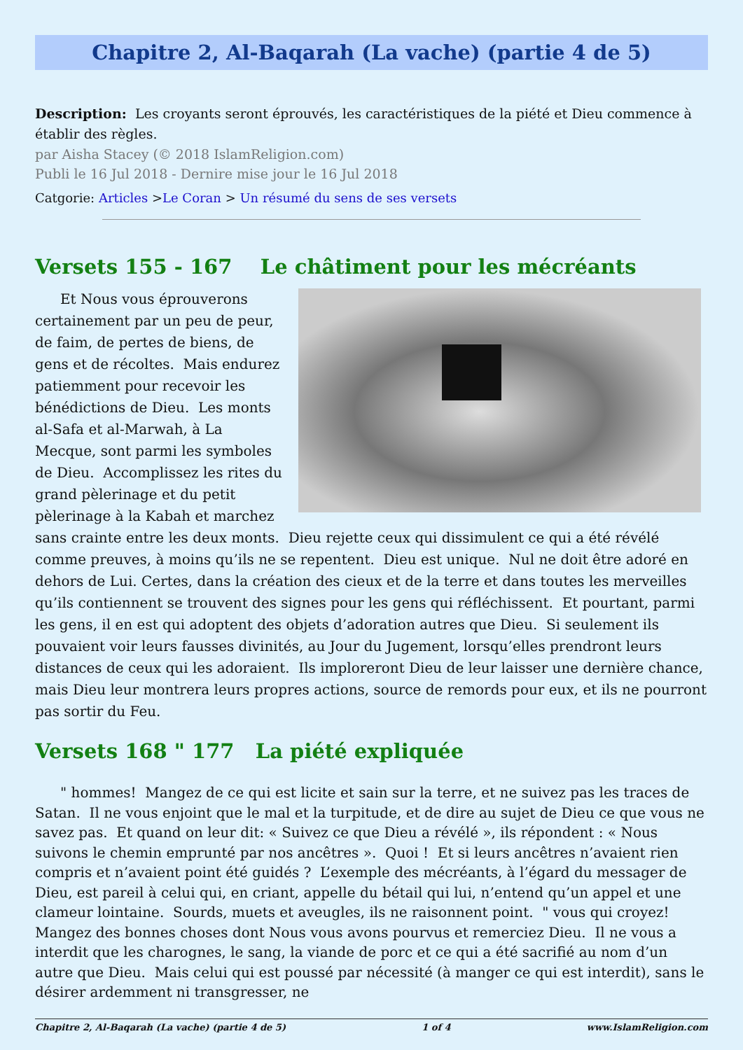Chapitre 2, Al-Baqarah (La vache) (partie 4 de 5)
Description: Les croyants seront éprouvés, les caractéristiques de la piété et Dieu commence à établir des règles.
par Aisha Stacey (© 2018 IslamReligion.com)
Publi le 16 Jul 2018 - Dernire mise jour le 16 Jul 2018
Catgorie: Articles >Le Coran > Un résumé du sens de ses versets
Versets 155 - 167 Le châtiment pour les mécréants
Et Nous vous éprouverons certainement par un peu de peur, de faim, de pertes de biens, de gens et de récoltes. Mais endurez patiemment pour recevoir les bénédictions de Dieu. Les monts al-Safa et al-Marwah, à La Mecque, sont parmi les symboles de Dieu. Accomplissez les rites du grand pèlerinage et du petit pèlerinage à la Kabah et marchez sans crainte entre les deux monts. Dieu rejette ceux qui dissimulent ce qui a été révélé comme preuves, à moins qu’ils ne se repentent. Dieu est unique. Nul ne doit être adoré en dehors de Lui. Certes, dans la création des cieux et de la terre et dans toutes les merveilles qu’ils contiennent se trouvent des signes pour les gens qui réfléchissent. Et pourtant, parmi les gens, il en est qui adoptent des objets d’adoration autres que Dieu. Si seulement ils pouvaient voir leurs fausses divinités, au Jour du Jugement, lorsqu’elles prendront leurs distances de ceux qui les adoraient. Ils imploreront Dieu de leur laisser une dernière chance, mais Dieu leur montrera leurs propres actions, source de remords pour eux, et ils ne pourront pas sortir du Feu.
Versets 168 " 177 La piété expliquée
" hommes! Mangez de ce qui est licite et sain sur la terre, et ne suivez pas les traces de Satan. Il ne vous enjoint que le mal et la turpitude, et de dire au sujet de Dieu ce que vous ne savez pas. Et quand on leur dit: « Suivez ce que Dieu a révélé », ils répondent : « Nous suivons le chemin emprunté par nos ancêtres ». Quoi ! Et si leurs ancêtres n’avaient rien compris et n’avaient point été guidés ? L’exemple des mécréants, à l’égard du messager de Dieu, est pareil à celui qui, en criant, appelle du bétail qui lui, n’entend qu’un appel et une clameur lointaine. Sourds, muets et aveugles, ils ne raisonnent point. " vous qui croyez! Mangez des bonnes choses dont Nous vous avons pourvus et remerciez Dieu. Il ne vous a interdit que les charognes, le sang, la viande de porc et ce qui a été sacrifié au nom d’un autre que Dieu. Mais celui qui est poussé par nécessité (à manger ce qui est interdit), sans le désirer ardemment ni transgresser, ne
Chapitre 2, Al-Baqarah (La vache) (partie 4 de 5) 1 of 4 www.IslamReligion.com